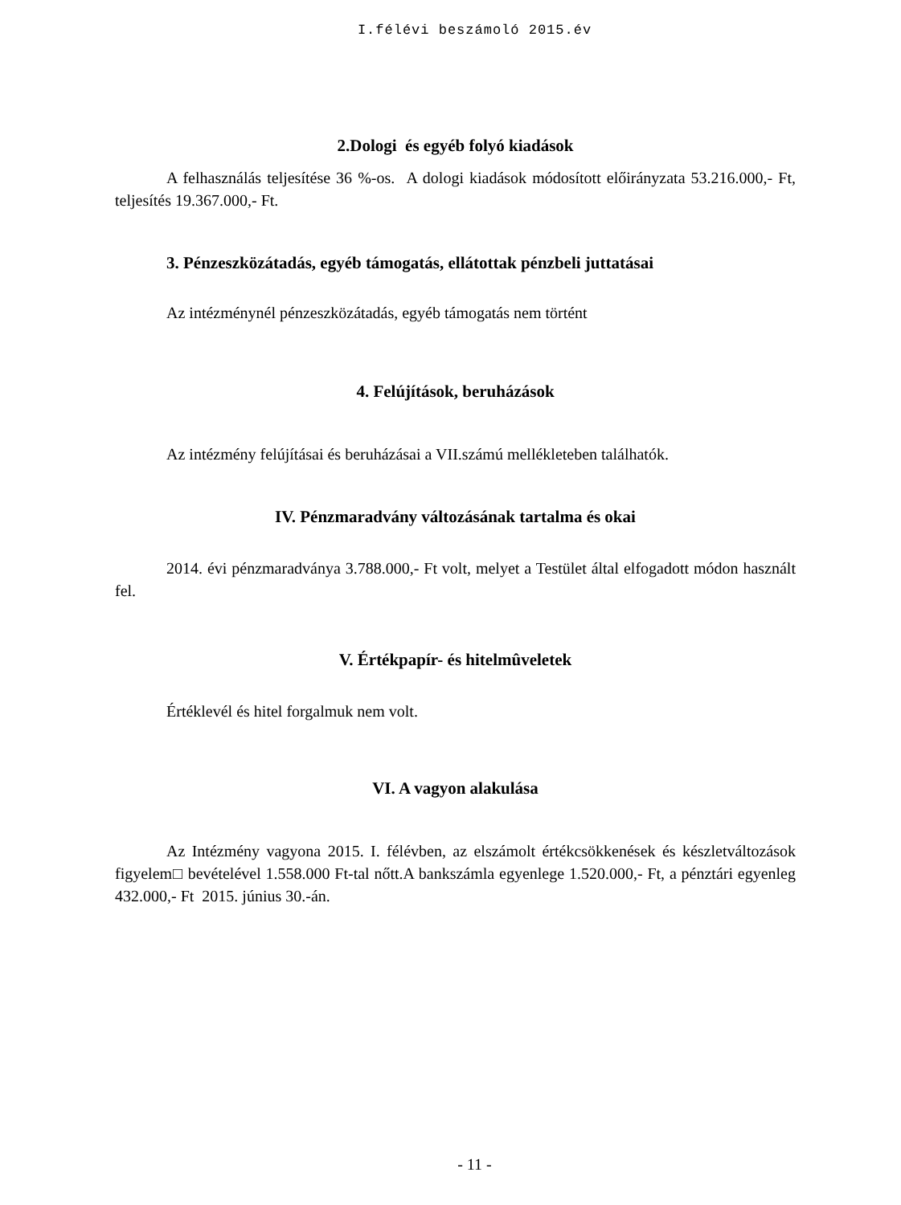I.félévi beszámoló 2015.év
2.Dologi és egyéb folyó kiadások
A felhasználás teljesítése 36 %-os. A dologi kiadások módosított előirányzata 53.216.000,- Ft, teljesítés 19.367.000,- Ft.
3. Pénzeszközátadás, egyéb támogatás, ellátottak pénzbeli juttatásai
Az intézménynél pénzeszközátadás, egyéb támogatás nem történt
4. Felújítások, beruházások
Az intézmény felújításai és beruházásai a VII.számú mellékleteben találhatók.
IV. Pénzmaradvány változásának tartalma és okai
2014. évi pénzmaradványa 3.788.000,- Ft volt, melyet a Testület által elfogadott módon használt fel.
V. Értékpapír- és hitelmûveletek
Értéklevél és hitel forgalmuk nem volt.
VI. A vagyon alakulása
Az Intézmény vagyona 2015. I. félévben, az elszámolt értékcsökkenések és készletváltozások figyelem□ bevételével 1.558.000 Ft-tal nőtt.A bankszámla egyenlege 1.520.000,- Ft, a pénztári egyenleg 432.000,- Ft 2015. június 30.-án.
- 11 -